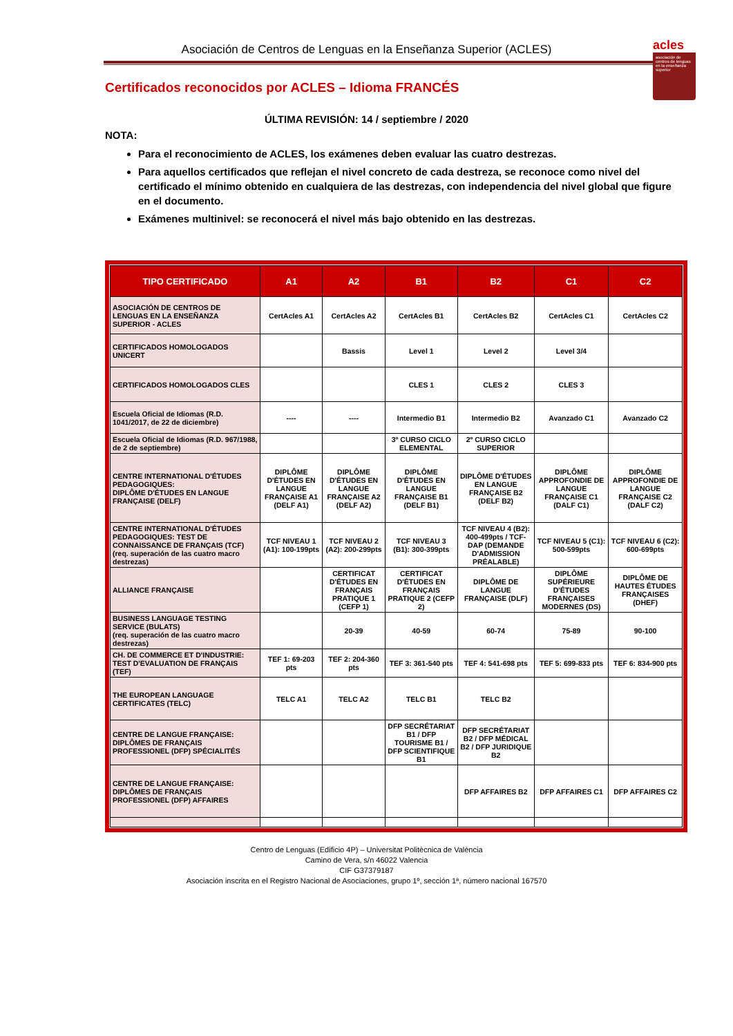acles
asociación de centros de lenguas en la enseñanza superior
Asociación de Centros de Lenguas en la Enseñanza Superior (ACLES)
Certificados reconocidos por ACLES – Idioma FRANCÉS
ÚLTIMA REVISIÓN: 14 / septiembre / 2020
NOTA:
Para el reconocimiento de ACLES, los exámenes deben evaluar las cuatro destrezas.
Para aquellos certificados que reflejan el nivel concreto de cada destreza, se reconoce como nivel del certificado el mínimo obtenido en cualquiera de las destrezas, con independencia del nivel global que figure en el documento.
Exámenes multinivel: se reconocerá el nivel más bajo obtenido en las destrezas.
| TIPO CERTIFICADO | A1 | A2 | B1 | B2 | C1 | C2 |
| --- | --- | --- | --- | --- | --- | --- |
| ASOCIACIÓN DE CENTROS DE LENGUAS EN LA ENSEÑANZA SUPERIOR - ACLES | CertAcles A1 | CertAcles A2 | CertAcles B1 | CertAcles B2 | CertAcles C1 | CertAcles C2 |
| CERTIFICADOS HOMOLOGADOS UNICERT | | Bassis | Level 1 | Level 2 | Level 3/4 | |
| CERTIFICADOS HOMOLOGADOS CLES | | | CLES 1 | CLES 2 | CLES 3 | |
| Escuela Oficial de Idiomas (R.D. 1041/2017, de 22 de diciembre) | ---- | ---- | Intermedio B1 | Intermedio B2 | Avanzado C1 | Avanzado C2 |
| Escuela Oficial de Idiomas (R.D. 967/1988, de 2 de septiembre) | | | 3º CURSO CICLO ELEMENTAL | 2º CURSO CICLO SUPERIOR | | |
| CENTRE INTERNATIONAL D'ÉTUDES PEDAGOGIQUES: DIPLÔME D'ÉTUDES EN LANGUE FRANÇAISE (DELF) | DIPLÔME D'ÉTUDES EN LANGUE FRANÇAISE A1 (DELF A1) | DIPLÔME D'ÉTUDES EN LANGUE FRANÇAISE A2 (DELF A2) | DIPLÔME D'ÉTUDES EN LANGUE FRANÇAISE B1 (DELF B1) | DIPLÔME D'ÉTUDES EN LANGUE FRANÇAISE B2 (DELF B2) | DIPLÔME APPROFONDIE DE LANGUE FRANÇAISE C1 (DALF C1) | DIPLÔME APPROFONDIE DE LANGUE FRANÇAISE C2 (DALF C2) |
| CENTRE INTERNATIONAL D'ÉTUDES PEDAGOGIQUES: TEST DE CONNAISSANCE DE FRANÇAIS (TCF) (req. superación de las cuatro macro destrezas) | TCF NIVEAU 1 (A1): 100-199pts | TCF NIVEAU 2 (A2): 200-299pts | TCF NIVEAU 3 (B1): 300-399pts | TCF NIVEAU 4 (B2): 400-499pts / TCF-DAP (DEMANDE D'ADMISSION PRÉALABLE) | TCF NIVEAU 5 (C1): 500-599pts | TCF NIVEAU 6 (C2): 600-699pts |
| ALLIANCE FRANÇAISE | | CERTIFICAT D'ÉTUDES EN FRANÇAIS PRATIQUE 1 (CEFP 1) | CERTIFICAT D'ÉTUDES EN FRANÇAIS PRATIQUE 2 (CEFP 2) | DIPLÔME DE LANGUE FRANÇAISE (DLF) | DIPLÔME SUPÉRIEURE D'ÉTUDES FRANÇAISES MODERNES (DS) | DIPLÔME DE HAUTES ÉTUDES FRANÇAISES (DHEF) |
| BUSINESS LANGUAGE TESTING SERVICE (BULATS) (req. superación de las cuatro macro destrezas) | | 20-39 | 40-59 | 60-74 | 75-89 | 90-100 |
| CH. DE COMMERCE ET D'INDUSTRIE: TEST D'EVALUATION DE FRANÇAIS (TEF) | TEF 1: 69-203 pts | TEF 2: 204-360 pts | TEF 3: 361-540 pts | TEF 4: 541-698 pts | TEF 5: 699-833 pts | TEF 6: 834-900 pts |
| THE EUROPEAN LANGUAGE CERTIFICATES (TELC) | TELC A1 | TELC A2 | TELC B1 | TELC B2 | | |
| CENTRE DE LANGUE FRANÇAISE: DIPLÔMES DE FRANÇAIS PROFESSIONEL (DFP) SPÉCIALITÉS | | | DFP SECRÉTARIAT B1 / DFP TOURISME B1 / DFP SCIENTIFIQUE B1 | DFP SECRÉTARIAT B2 / DFP MÉDICAL B2 / DFP JURIDIQUE B2 | | |
| CENTRE DE LANGUE FRANÇAISE: DIPLÔMES DE FRANÇAIS PROFESSIONEL (DFP) AFFAIRES | | | | DFP AFFAIRES B2 | DFP AFFAIRES C1 | DFP AFFAIRES C2 |
Centro de Lenguas (Edificio 4P) – Universitat Politècnica de València
Camino de Vera, s/n 46022 Valencia
CIF G37379187
Asociación inscrita en el Registro Nacional de Asociaciones, grupo 1º, sección 1ª, número nacional 167570